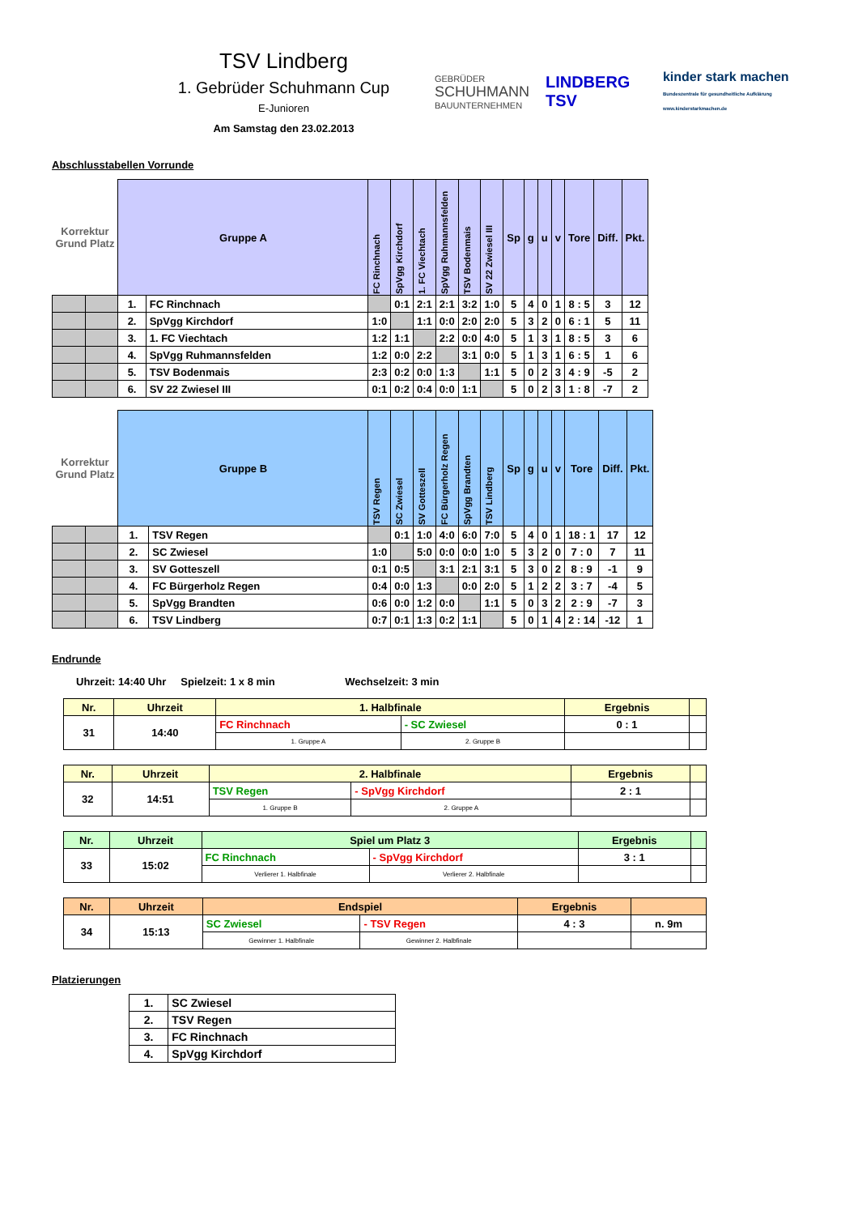TSV Lindberg
1. Gebrüder Schuhmann Cup
E-Junioren
Am Samstag den 23.02.2013
GEBRÜDER
SCHUHMANN
BAUUNTERNEHMEN
LINDBERG TSV
kinder stark machen
Bundeszentrale für gesundheitliche Aufklärung www.kinderstarkmachen.de
Abschlusstabellen Vorrunde
| Korrektur Grund Platz | | Gruppe A | | FC Rinchnach | SpVgg Kirchdorf | 1. FC Viechtach | SpVgg Ruhmannsfelden | TSV Bodenmais | SV 22 Zwiesel III | Sp | g | u | v | Tore | Diff. | Pkt. |
| | | 1. | FC Rinchnach | | 0:1 | 2:1 | 2:1 | 3:2 | 1:0 | 5 | 4 | 0 | 1 | 8 : 5 | 3 | 12 |
| | | 2. | SpVgg Kirchdorf | 1:0 | | 1:1 | 0:0 | 2:0 | 2:0 | 5 | 3 | 2 | 0 | 6 : 1 | 5 | 11 |
| | | 3. | 1. FC Viechtach | 1:2 | 1:1 | | 2:2 | 0:0 | 4:0 | 5 | 1 | 3 | 1 | 8 : 5 | 3 | 6 |
| | | 4. | SpVgg Ruhmannsfelden | 1:2 | 0:0 | 2:2 | | 3:1 | 0:0 | 5 | 1 | 3 | 1 | 6 : 5 | 1 | 6 |
| | | 5. | TSV Bodenmais | 2:3 | 0:2 | 0:0 | 1:3 | | 1:1 | 5 | 0 | 2 | 3 | 4 : 9 | -5 | 2 |
| | | 6. | SV 22 Zwiesel III | 0:1 | 0:2 | 0:4 | 0:0 | 1:1 | | 5 | 0 | 2 | 3 | 1 : 8 | -7 | 2 |
| Korrektur Grund Platz | | Gruppe B | | TSV Regen | SC Zwiesel | SV Gotteszell | FC Bürgerholz Regen | SpVgg Brandten | TSV Lindberg | Sp | g | u | v | Tore | Diff. | Pkt. |
| | | 1. | TSV Regen | | 0:1 | 1:0 | 4:0 | 6:0 | 7:0 | 5 | 4 | 0 | 1 | 18 : 1 | 17 | 12 |
| | | 2. | SC Zwiesel | 1:0 | | 5:0 | 0:0 | 0:0 | 1:0 | 5 | 3 | 2 | 0 | 7 : 0 | 7 | 11 |
| | | 3. | SV Gotteszell | 0:1 | 0:5 | | 3:1 | 2:1 | 3:1 | 5 | 3 | 0 | 2 | 8 : 9 | -1 | 9 |
| | | 4. | FC Bürgerholz Regen | 0:4 | 0:0 | 1:3 | | 0:0 | 2:0 | 5 | 1 | 2 | 2 | 3 : 7 | -4 | 5 |
| | | 5. | SpVgg Brandten | 0:6 | 0:0 | 1:2 | 0:0 | | 1:1 | 5 | 0 | 3 | 2 | 2 : 9 | -7 | 3 |
| | | 6. | TSV Lindberg | 0:7 | 0:1 | 1:3 | 0:2 | 1:1 | | 5 | 0 | 1 | 4 | 2 : 14 | -12 | 1 |
Endrunde
Uhrzeit: 14:40 Uhr Spielzeit: 1 x 8 min Wechselzeit: 3 min
| Nr. | Uhrzeit | 1. Halbfinale | | Ergebnis | |
| 31 | 14:40 | FC Rinchnach | - SC Zwiesel | 0 : 1 | |
| | | 1. Gruppe A | 2. Gruppe B | | |
| Nr. | Uhrzeit | 2. Halbfinale | | Ergebnis | |
| 32 | 14:51 | TSV Regen | - SpVgg Kirchdorf | 2 : 1 | |
| | | 1. Gruppe B | 2. Gruppe A | | |
| Nr. | Uhrzeit | Spiel um Platz 3 | | Ergebnis | |
| 33 | 15:02 | FC Rinchnach | - SpVgg Kirchdorf | 3 : 1 | |
| | | Verlierer 1. Halbfinale | Verlierer 2. Halbfinale | | |
| Nr. | Uhrzeit | Endspiel | | Ergebnis | |
| 34 | 15:13 | SC Zwiesel | - TSV Regen | 4 : 3 | n. 9m |
| | | Gewinner 1. Halbfinale | Gewinner 2. Halbfinale | | |
Platzierungen
| 1. | SC Zwiesel |
| 2. | TSV Regen |
| 3. | FC Rinchnach |
| 4. | SpVgg Kirchdorf |